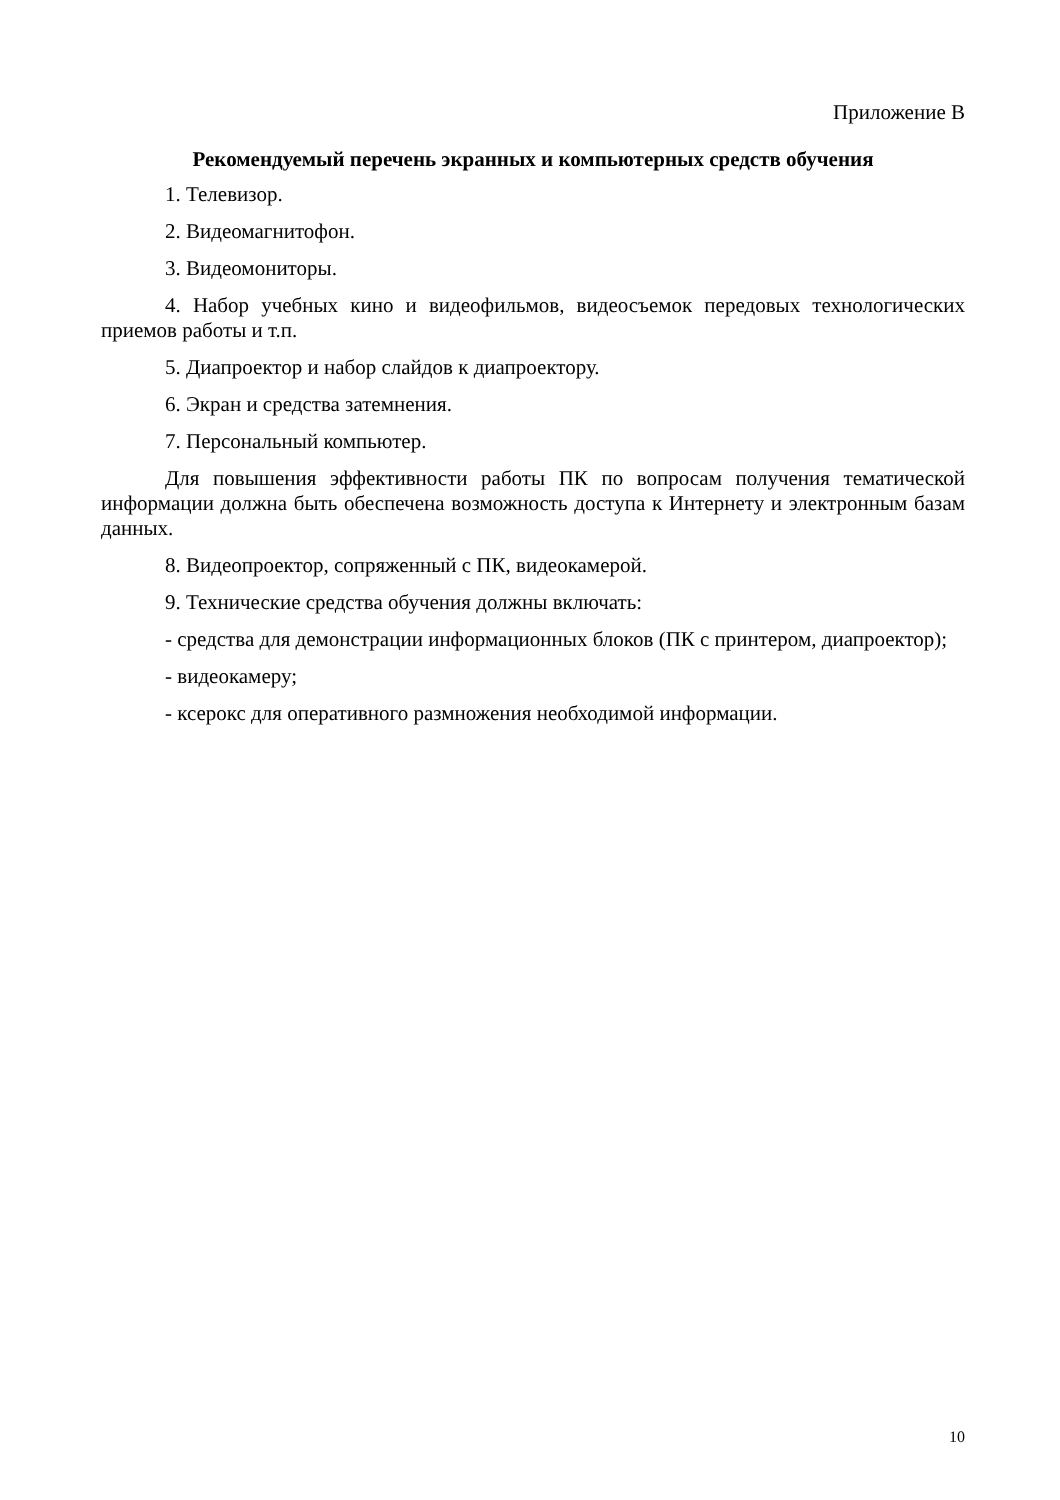Приложение В
Рекомендуемый перечень экранных и компьютерных средств обучения
1. Телевизор.
2. Видеомагнитофон.
3. Видеомониторы.
4. Набор учебных кино и видеофильмов, видеосъемок передовых технологических приемов работы и т.п.
5. Диапроектор и набор слайдов к диапроектору.
6. Экран и средства затемнения.
7. Персональный компьютер.
Для повышения эффективности работы ПК по вопросам получения тематической информации должна быть обеспечена возможность доступа к Интернету и электронным базам данных.
8. Видеопроектор, сопряженный с ПК, видеокамерой.
9. Технические средства обучения должны включать:
- средства для демонстрации информационных блоков (ПК с принтером, диапроектор);
- видеокамеру;
- ксерокс для оперативного размножения необходимой информации.
10